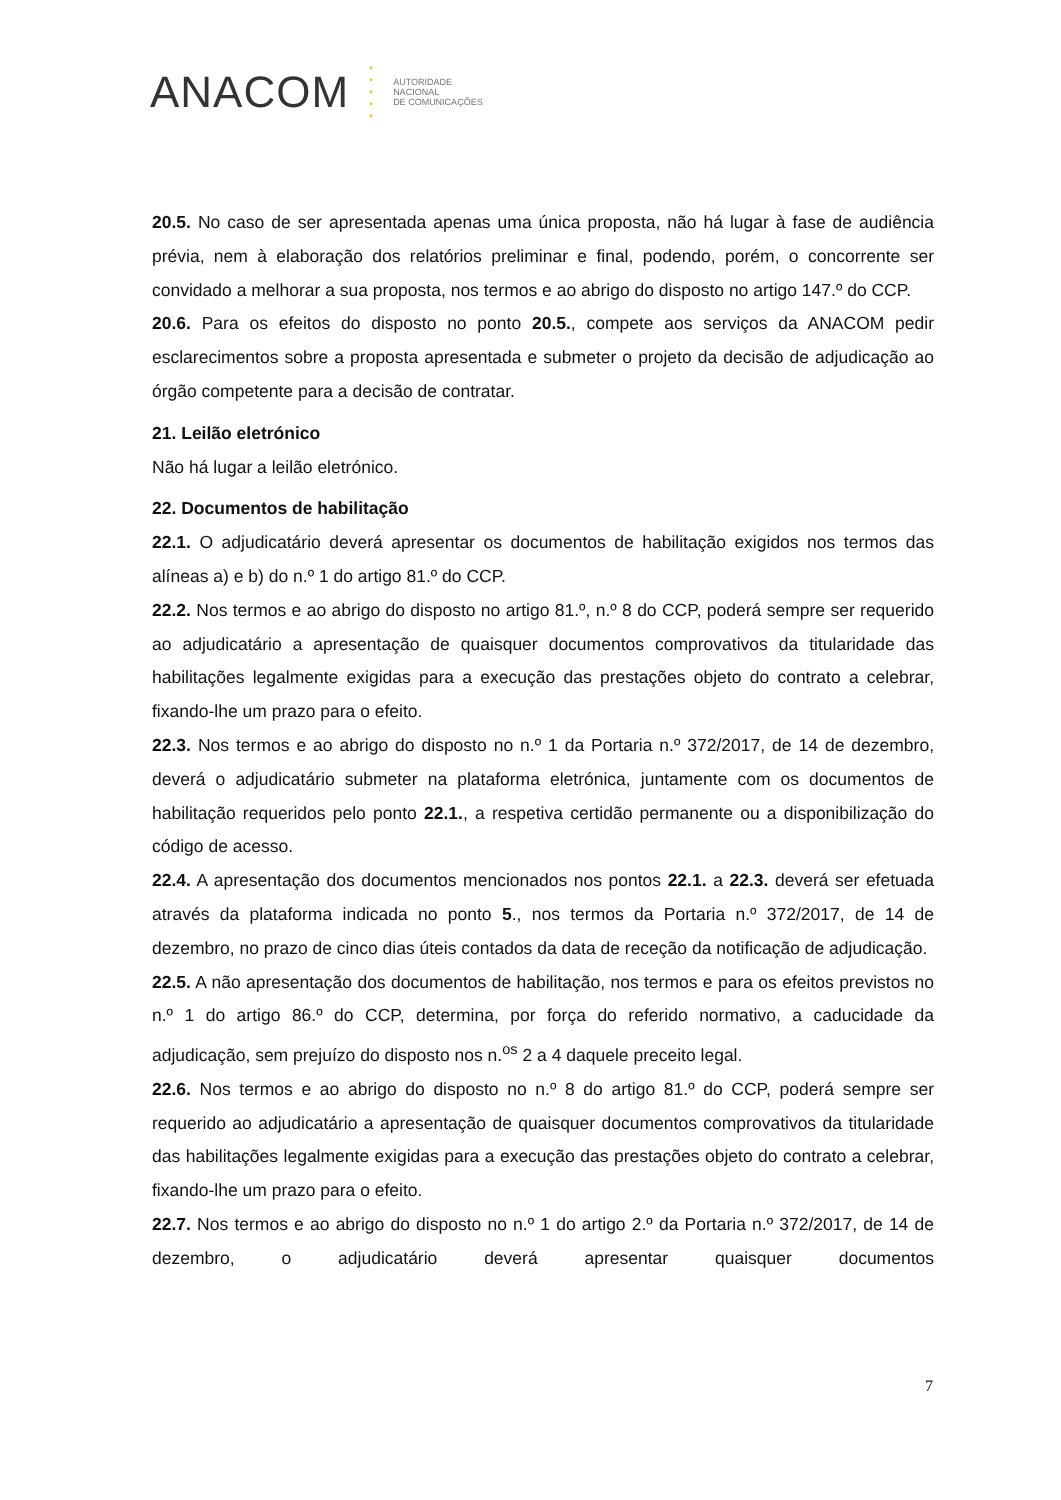ANACOM
•
•
•
•
•
AUTORIDADE
NACIONAL
DE COMUNICAÇÕES
20.5. No caso de ser apresentada apenas uma única proposta, não há lugar à fase de audiência prévia, nem à elaboração dos relatórios preliminar e final, podendo, porém, o concorrente ser convidado a melhorar a sua proposta, nos termos e ao abrigo do disposto no artigo 147.º do CCP.
20.6. Para os efeitos do disposto no ponto 20.5., compete aos serviços da ANACOM pedir esclarecimentos sobre a proposta apresentada e submeter o projeto da decisão de adjudicação ao órgão competente para a decisão de contratar.
21. Leilão eletrónico
Não há lugar a leilão eletrónico.
22. Documentos de habilitação
22.1. O adjudicatário deverá apresentar os documentos de habilitação exigidos nos termos das alíneas a) e b) do n.º 1 do artigo 81.º do CCP.
22.2. Nos termos e ao abrigo do disposto no artigo 81.º, n.º 8 do CCP, poderá sempre ser requerido ao adjudicatário a apresentação de quaisquer documentos comprovativos da titularidade das habilitações legalmente exigidas para a execução das prestações objeto do contrato a celebrar, fixando-lhe um prazo para o efeito.
22.3. Nos termos e ao abrigo do disposto no n.º 1 da Portaria n.º 372/2017, de 14 de dezembro, deverá o adjudicatário submeter na plataforma eletrónica, juntamente com os documentos de habilitação requeridos pelo ponto 22.1., a respetiva certidão permanente ou a disponibilização do código de acesso.
22.4. A apresentação dos documentos mencionados nos pontos 22.1. a 22.3. deverá ser efetuada através da plataforma indicada no ponto 5., nos termos da Portaria n.º 372/2017, de 14 de dezembro, no prazo de cinco dias úteis contados da data de receção da notificação de adjudicação.
22.5. A não apresentação dos documentos de habilitação, nos termos e para os efeitos previstos no n.º 1 do artigo 86.º do CCP, determina, por força do referido normativo, a caducidade da adjudicação, sem prejuízo do disposto nos n.<sup>os</sup> 2 a 4 daquele preceito legal.
22.6. Nos termos e ao abrigo do disposto no n.º 8 do artigo 81.º do CCP, poderá sempre ser requerido ao adjudicatário a apresentação de quaisquer documentos comprovativos da titularidade das habilitações legalmente exigidas para a execução das prestações objeto do contrato a celebrar, fixando-lhe um prazo para o efeito.
22.7. Nos termos e ao abrigo do disposto no n.º 1 do artigo 2.º da Portaria n.º 372/2017, de 14 de dezembro, o adjudicatário deverá apresentar quaisquer documentos
7